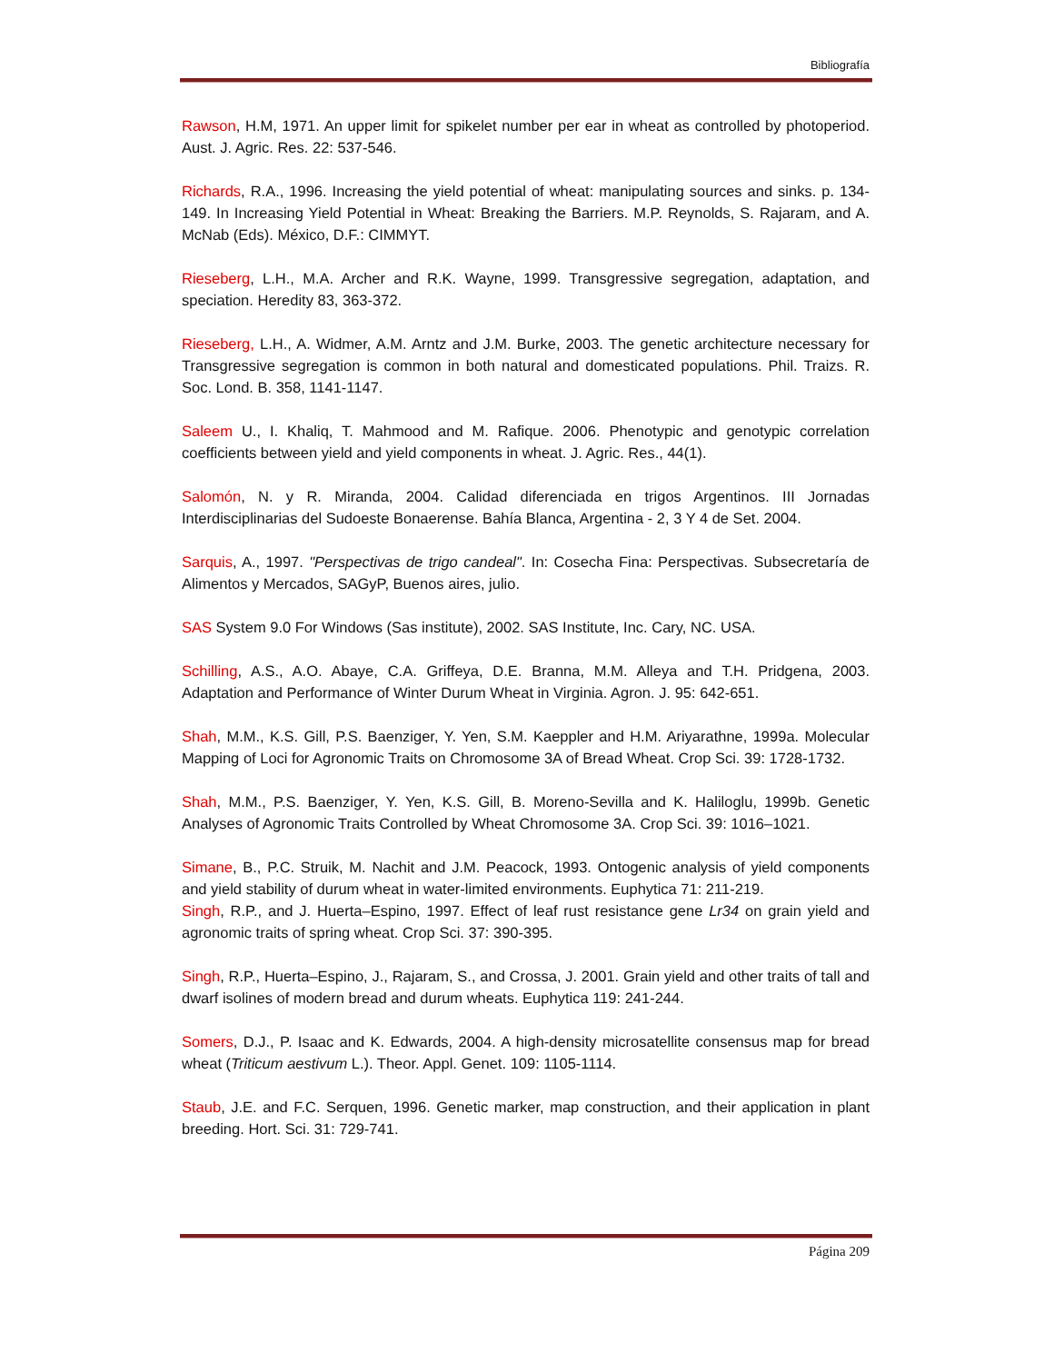Bibliografía
Rawson, H.M, 1971. An upper limit for spikelet number per ear in wheat as controlled by photoperiod. Aust. J. Agric. Res. 22: 537-546.
Richards, R.A., 1996. Increasing the yield potential of wheat: manipulating sources and sinks. p. 134-149. In Increasing Yield Potential in Wheat: Breaking the Barriers. M.P. Reynolds, S. Rajaram, and A. McNab (Eds). México, D.F.: CIMMYT.
Rieseberg, L.H., M.A. Archer and R.K. Wayne, 1999. Transgressive segregation, adaptation, and speciation. Heredity 83, 363-372.
Rieseberg, L.H., A. Widmer, A.M. Arntz and J.M. Burke, 2003. The genetic architecture necessary for Transgressive segregation is common in both natural and domesticated populations. Phil. Traizs. R. Soc. Lond. B. 358, 1141-1147.
Saleem U., I. Khaliq, T. Mahmood and M. Rafique. 2006. Phenotypic and genotypic correlation coefficients between yield and yield components in wheat. J. Agric. Res., 44(1).
Salomón, N. y R. Miranda, 2004. Calidad diferenciada en trigos Argentinos. III Jornadas Interdisciplinarias del Sudoeste Bonaerense. Bahía Blanca, Argentina - 2, 3 Y 4 de Set. 2004.
Sarquis, A., 1997. "Perspectivas de trigo candeal". In: Cosecha Fina: Perspectivas. Subsecretaría de Alimentos y Mercados, SAGyP, Buenos aires, julio.
SAS System 9.0 For Windows (Sas institute), 2002. SAS Institute, Inc. Cary, NC. USA.
Schilling, A.S., A.O. Abaye, C.A. Griffeya, D.E. Branna, M.M. Alleya and T.H. Pridgena, 2003. Adaptation and Performance of Winter Durum Wheat in Virginia. Agron. J. 95: 642-651.
Shah, M.M., K.S. Gill, P.S. Baenziger, Y. Yen, S.M. Kaeppler and H.M. Ariyarathne, 1999a. Molecular Mapping of Loci for Agronomic Traits on Chromosome 3A of Bread Wheat. Crop Sci. 39: 1728-1732.
Shah, M.M., P.S. Baenziger, Y. Yen, K.S. Gill, B. Moreno-Sevilla and K. Haliloglu, 1999b. Genetic Analyses of Agronomic Traits Controlled by Wheat Chromosome 3A. Crop Sci. 39: 1016–1021.
Simane, B., P.C. Struik, M. Nachit and J.M. Peacock, 1993. Ontogenic analysis of yield components and yield stability of durum wheat in water-limited environments. Euphytica 71: 211-219.
Singh, R.P., and J. Huerta–Espino, 1997. Effect of leaf rust resistance gene Lr34 on grain yield and agronomic traits of spring wheat. Crop Sci. 37: 390-395.
Singh, R.P., Huerta–Espino, J., Rajaram, S., and Crossa, J. 2001. Grain yield and other traits of tall and dwarf isolines of modern bread and durum wheats. Euphytica 119: 241-244.
Somers, D.J., P. Isaac and K. Edwards, 2004. A high-density microsatellite consensus map for bread wheat (Triticum aestivum L.). Theor. Appl. Genet. 109: 1105-1114.
Staub, J.E. and F.C. Serquen, 1996. Genetic marker, map construction, and their application in plant breeding. Hort. Sci. 31: 729-741.
Página 209